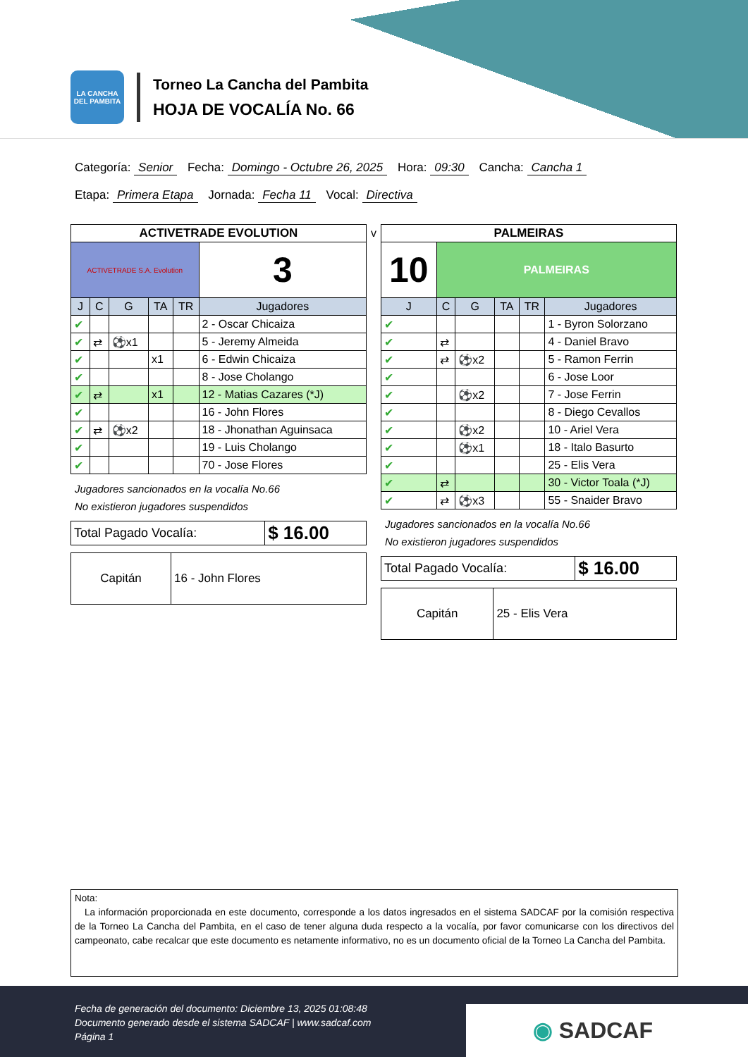LA CANCHA DEL PAMBITA
Torneo La Cancha del Pambita
HOJA DE VOCALÍA No. 66
Categoría: Senior Fecha: Domingo - Octubre 26, 2025 Hora: 09:30 Cancha: Cancha 1
Etapa: Primera Etapa Jornada: Fecha 11 Vocal: Directiva
| ACTIVETRADE EVOLUTION | | | | | |
| ACTIVETRADE S.A. Evolution | | | | | 3 |
| J | C | G | TA | TR | Jugadores |
| ✔ | | | | | 2 - Oscar Chicaiza |
| ✔ | ⇄ | ⚽x1 | | | 5 - Jeremy Almeida |
| ✔ | | | x1 | | 6 - Edwin Chicaiza |
| ✔ | | | | | 8 - Jose Cholango |
| ✔ | ⇄ | | x1 | | 12 - Matias Cazares (*J) |
| ✔ | | | | | 16 - John Flores |
| ✔ | ⇄ | ⚽x2 | | | 18 - Jhonathan Aguinsaca |
| ✔ | | | | | 19 - Luis Cholango |
| ✔ | | | | | 70 - Jose Flores |
Jugadores sancionados en la vocalía No.66
No existieron jugadores suspendidos
| Total Pagado Vocalía: | $ 16.00 |
| Capitán | 16 - John Flores |
v
| PALMEIRAS | | | | | |
| 10 | PALMEIRAS | | | | |
| J | C | G | TA | TR | Jugadores |
| ✔ | | | | | 1 - Byron Solorzano |
| ✔ | ⇄ | | | | 4 - Daniel Bravo |
| ✔ | ⇄ | ⚽x2 | | | 5 - Ramon Ferrin |
| ✔ | | | | | 6 - Jose Loor |
| ✔ | | ⚽x2 | | | 7 - Jose Ferrin |
| ✔ | | | | | 8 - Diego Cevallos |
| ✔ | | ⚽x2 | | | 10 - Ariel Vera |
| ✔ | | ⚽x1 | | | 18 - Italo Basurto |
| ✔ | | | | | 25 - Elis Vera |
| ✔ | ⇄ | | | | 30 - Victor Toala (*J) |
| ✔ | ⇄ | ⚽x3 | | | 55 - Snaider Bravo |
Jugadores sancionados en la vocalía No.66
No existieron jugadores suspendidos
| Total Pagado Vocalía: | $ 16.00 |
| Capitán | 25 - Elis Vera |
Nota:
La información proporcionada en este documento, corresponde a los datos ingresados en el sistema SADCAF por la comisión respectiva de la Torneo La Cancha del Pambita, en el caso de tener alguna duda respecto a la vocalía, por favor comunicarse con los directivos del campeonato, cabe recalcar que este documento es netamente informativo, no es un documento oficial de la Torneo La Cancha del Pambita.
Fecha de generación del documento: Diciembre 13, 2025 01:08:48
Documento generado desde el sistema SADCAF | www.sadcaf.com
Página 1
◉ SADCAF